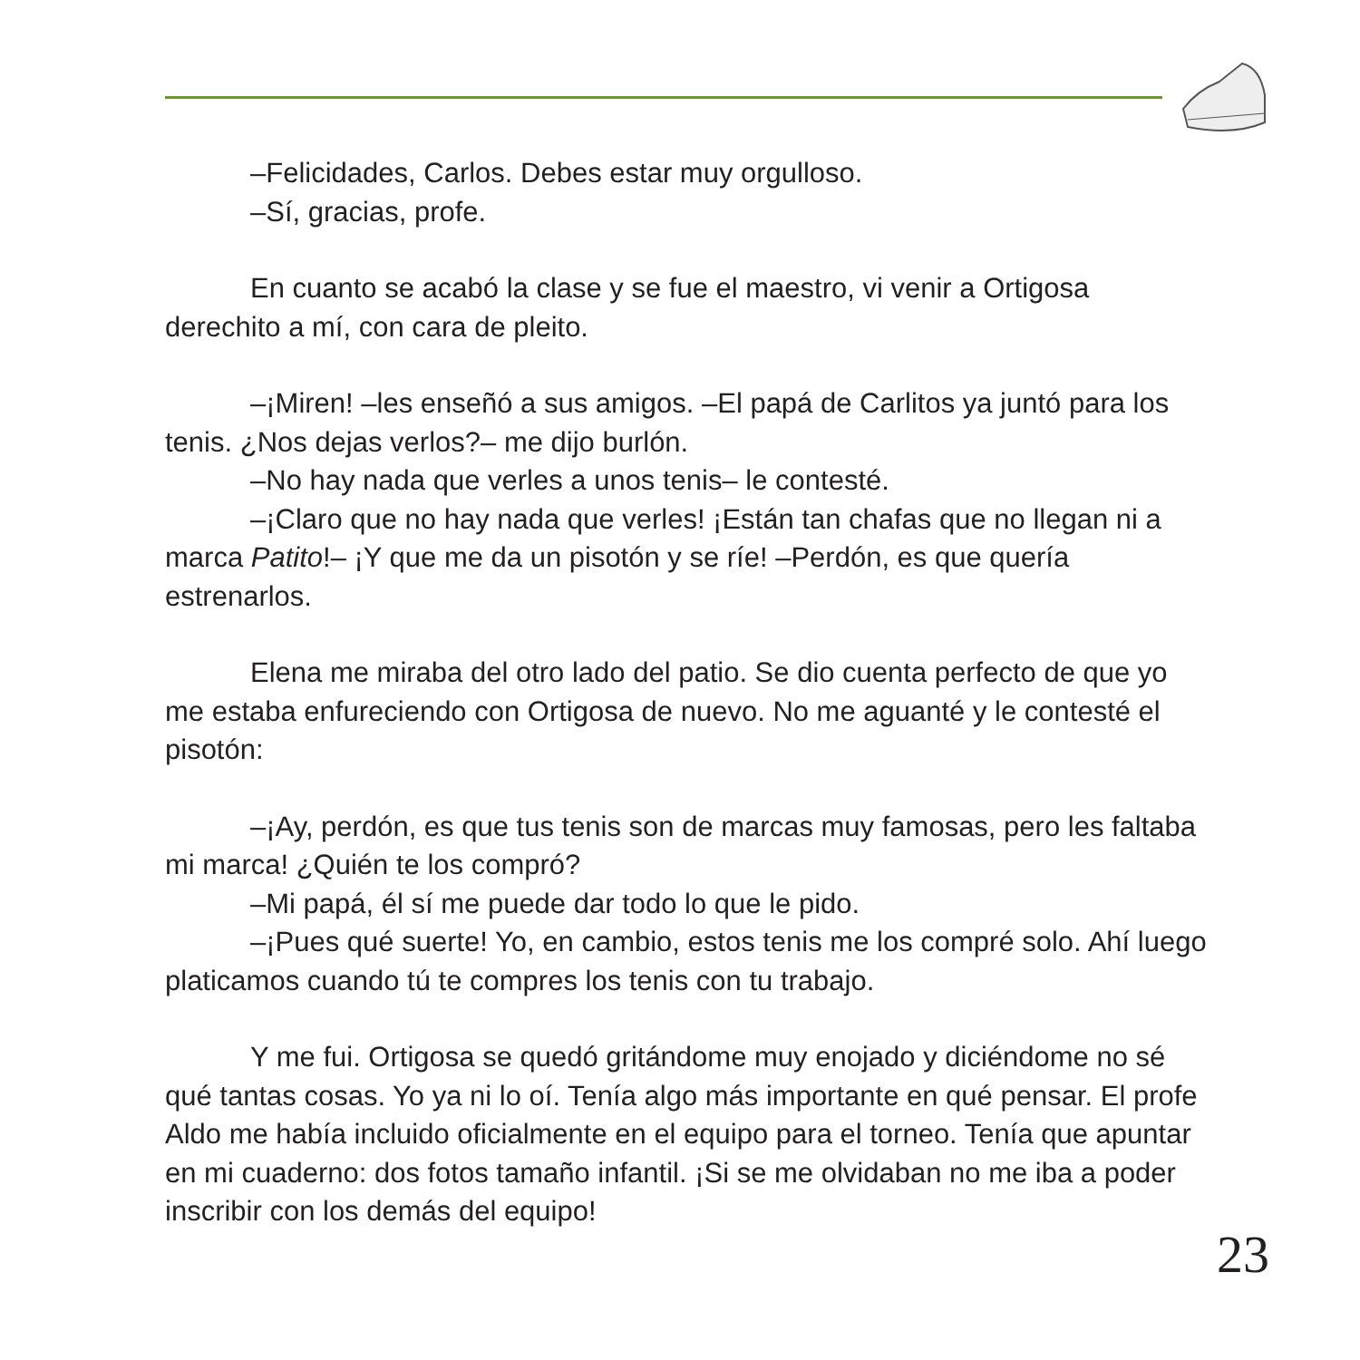–Felicidades, Carlos. Debes estar muy orgulloso.
–Sí, gracias, profe.
En cuanto se acabó la clase y se fue el maestro, vi venir a Ortigosa derechito a mí, con cara de pleito.
–¡Miren! –les enseñó a sus amigos. –El papá de Carlitos ya juntó para los tenis. ¿Nos dejas verlos?– me dijo burlón.
–No hay nada que verles a unos tenis– le contesté.
–¡Claro que no hay nada que verles! ¡Están tan chafas que no llegan ni a marca Patito!– ¡Y que me da un pisotón y se ríe! –Perdón, es que quería estrenarlos.
Elena me miraba del otro lado del patio. Se dio cuenta perfecto de que yo me estaba enfureciendo con Ortigosa de nuevo. No me aguanté y le contesté el pisotón:
–¡Ay, perdón, es que tus tenis son de marcas muy famosas, pero les faltaba mi marca! ¿Quién te los compró?
–Mi papá, él sí me puede dar todo lo que le pido.
–¡Pues qué suerte! Yo, en cambio, estos tenis me los compré solo. Ahí luego platicamos cuando tú te compres los tenis con tu trabajo.
Y me fui. Ortigosa se quedó gritándome muy enojado y diciéndome no sé qué tantas cosas. Yo ya ni lo oí. Tenía algo más importante en qué pensar. El profe Aldo me había incluido oficialmente en el equipo para el torneo. Tenía que apuntar en mi cuaderno: dos fotos tamaño infantil. ¡Si se me olvidaban no me iba a poder inscribir con los demás del equipo!
23